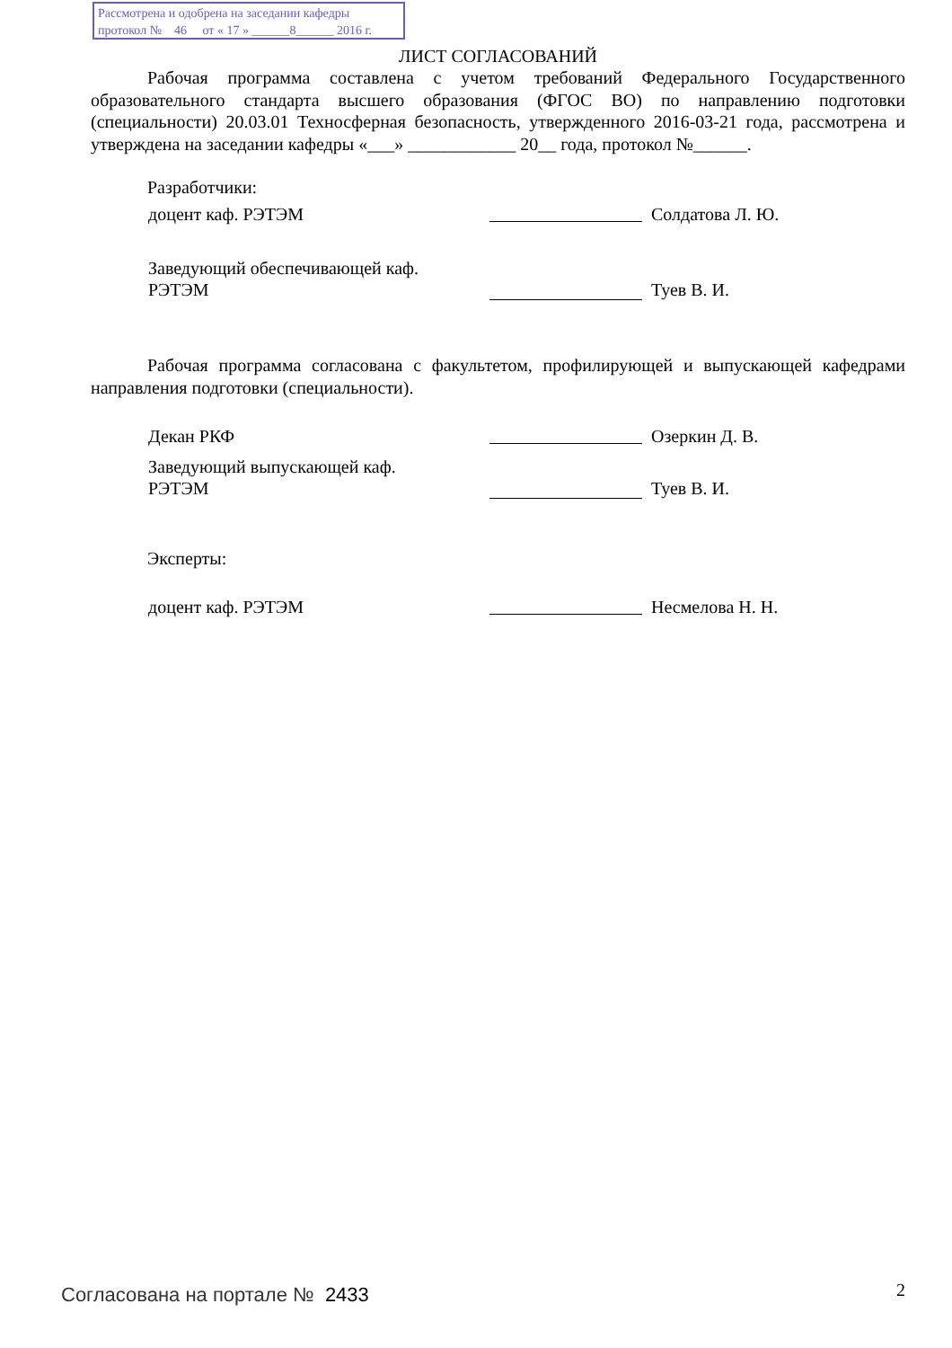Рассмотрена и одобрена на заседании кафедры
протокол № 46 от « 17 » ______8______ 2016 г.
ЛИСТ СОГЛАСОВАНИЙ
Рабочая программа составлена с учетом требований Федерального Государственного образовательного стандарта высшего образования (ФГОС ВО) по направлению подготовки (специальности) 20.03.01 Техносферная безопасность, утвержденного 2016-03-21 года, рассмотрена и утверждена на заседании кафедры «___» ____________ 20__ года, протокол №______.
Разработчики:
доцент каф. РЭТЭМ Солдатова Л. Ю.
Заведующий обеспечивающей каф.
РЭТЭМ Туев В. И.
Рабочая программа согласована с факультетом, профилирующей и выпускающей кафедрами направления подготовки (специальности).
Декан РКФ Озеркин Д. В.
Заведующий выпускающей каф.
РЭТЭМ Туев В. И.
Эксперты:
доцент каф. РЭТЭМ Несмелова Н. Н.
Согласована на портале № 2433 2